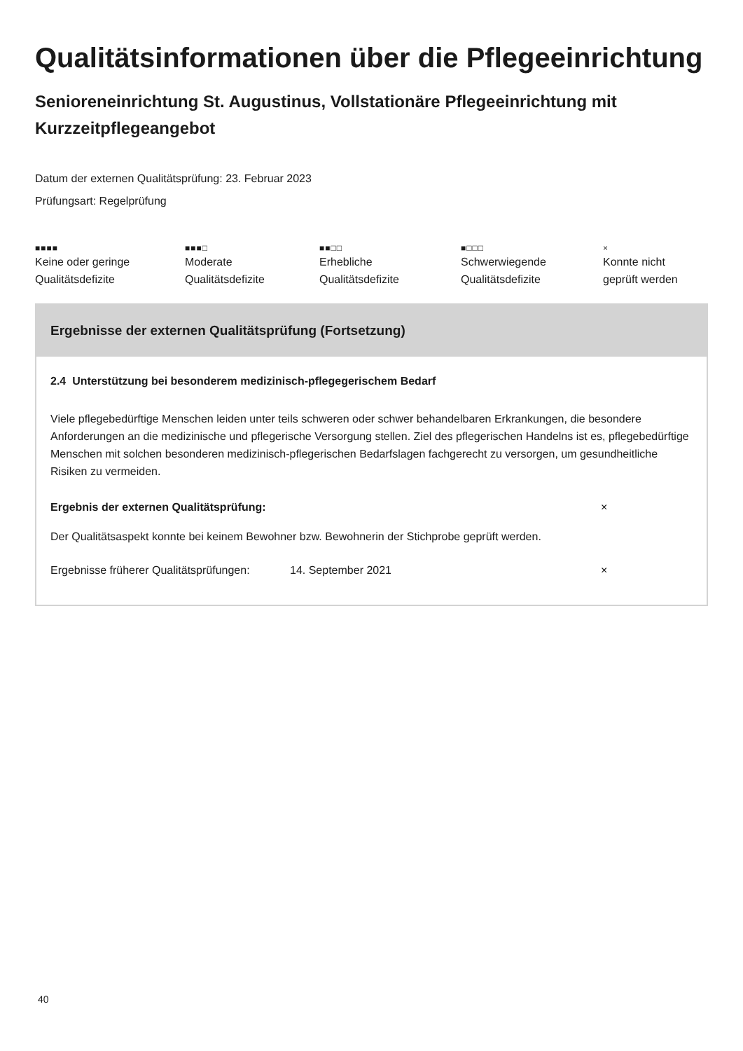Qualitätsinformationen über die Pflegeeinrichtung
Senioreneinrichtung St. Augustinus, Vollstationäre Pflegeeinrichtung mit Kurzzeitpflegeangebot
Datum der externen Qualitätsprüfung: 23. Februar 2023
Prüfungsart: Regelprüfung
■■■■
Keine oder geringe
Qualitätsdefizite
■■■□
Moderate
Qualitätsdefizite
■■□□
Erhebliche
Qualitätsdefizite
■□□□
Schwerwiegende
Qualitätsdefizite
×
Konnte nicht
geprüft werden
Ergebnisse der externen Qualitätsprüfung (Fortsetzung)
2.4 Unterstützung bei besonderem medizinisch-pflegegerischem Bedarf
Viele pflegebedürftige Menschen leiden unter teils schweren oder schwer behandelbaren Erkrankungen, die besondere Anforderungen an die medizinische und pflegerische Versorgung stellen. Ziel des pflegerischen Handelns ist es, pflegebedürftige Menschen mit solchen besonderen medizinisch-pflegerischen Bedarfslagen fachgerecht zu versorgen, um gesundheitliche Risiken zu vermeiden.
Ergebnis der externen Qualitätsprüfung: ×
Der Qualitätsaspekt konnte bei keinem Bewohner bzw. Bewohnerin der Stichprobe geprüft werden.
Ergebnisse früherer Qualitätsprüfungen: 14. September 2021 ×
40